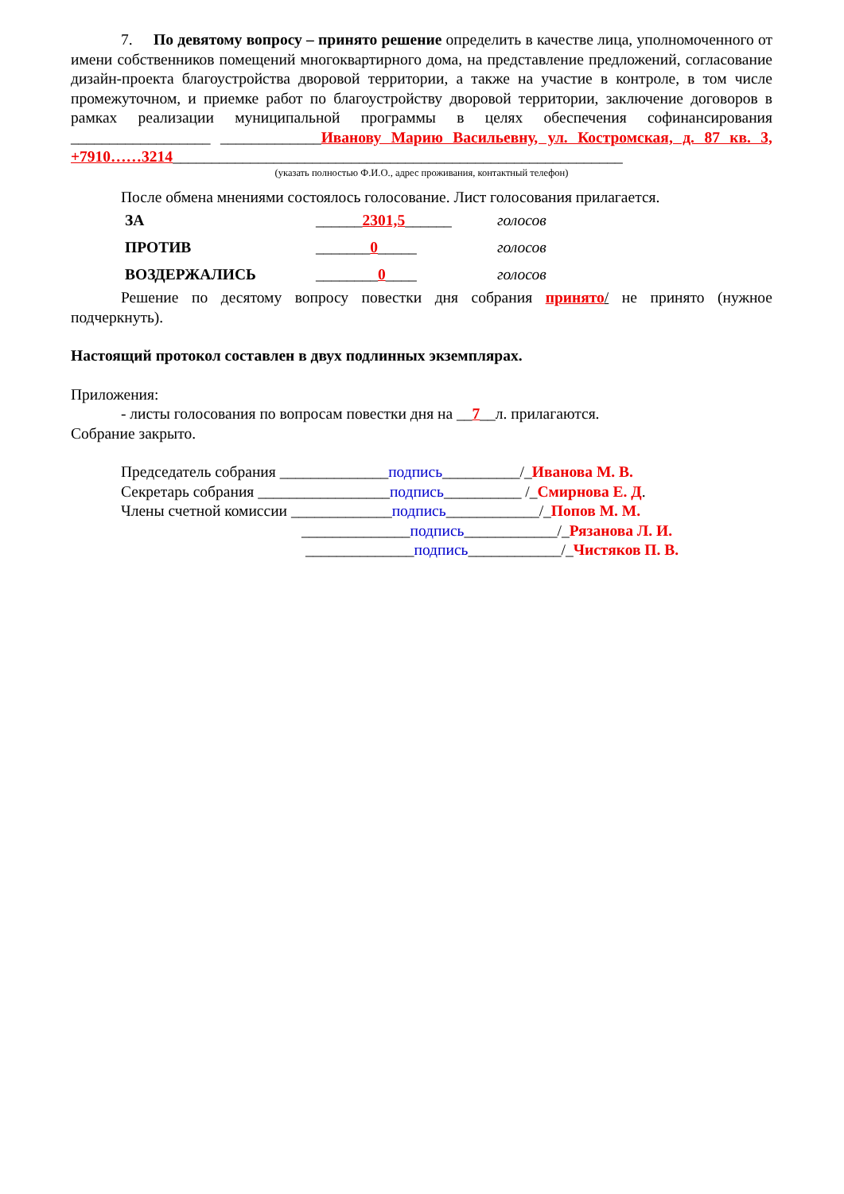7. По девятому вопросу – принято решение определить в качестве лица, уполномоченного от имени собственников помещений многоквартирного дома, на представление предложений, согласование дизайн-проекта благоустройства дворовой территории, а также на участие в контроле, в том числе промежуточном, и приемке работ по благоустройству дворовой территории, заключение договоров в рамках реализации муниципальной программы в целях обеспечения софинансирования __________________ _____________Иванову Марию Васильевну, ул. Костромская, д. 87 кв. 3, +7910……3214__________________________________________________________
(указать полностью Ф.И.О., адрес проживания, контактный телефон)
После обмена мнениями состоялось голосование. Лист голосования прилагается.
| ЗА | ______ 2301,5 ______ | голосов |
| ПРОТИВ | _______ 0 _____ | голосов |
| ВОЗДЕРЖАЛИСЬ | ________ 0 ____ | голосов |
Решение по десятому вопросу повестки дня собрания принято/ не принято (нужное подчеркнуть).
Настоящий протокол составлен в двух подлинных экземплярах.
Приложения:
- листы голосования по вопросам повестки дня на __7__л. прилагаются.
Собрание закрыто.
Председатель собрания ______________подпись__________/_Иванова М. В.
Секретарь собрания _________________подпись__________ /_Смирнова Е. Д.
Члены счетной комиссии _____________подпись____________/_Попов М. М.
______________подпись____________/_Рязанова Л. И.
______________подпись____________/_Чистяков П. В.